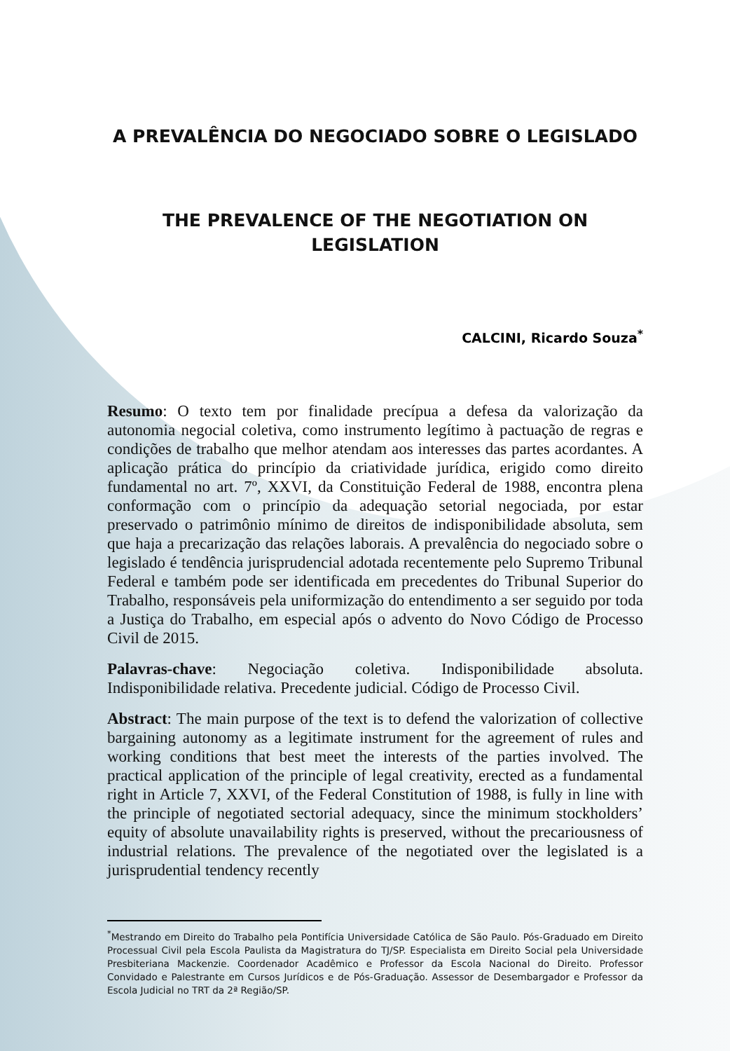A PREVALÊNCIA DO NEGOCIADO SOBRE O LEGISLADO
THE PREVALENCE OF THE NEGOTIATION ON
LEGISLATION
CALCINI, Ricardo Souza<sup>*</sup>
Resumo: O texto tem por finalidade precípua a defesa da valorização da autonomia negocial coletiva, como instrumento legítimo à pactuação de regras e condições de trabalho que melhor atendam aos interesses das partes acordantes. A aplicação prática do princípio da criatividade jurídica, erigido como direito fundamental no art. 7º, XXVI, da Constituição Federal de 1988, encontra plena conformação com o princípio da adequação setorial negociada, por estar preservado o patrimônio mínimo de direitos de indisponibilidade absoluta, sem que haja a precarização das relações laborais. A prevalência do negociado sobre o legislado é tendência jurisprudencial adotada recentemente pelo Supremo Tribunal Federal e também pode ser identificada em precedentes do Tribunal Superior do Trabalho, responsáveis pela uniformização do entendimento a ser seguido por toda a Justiça do Trabalho, em especial após o advento do Novo Código de Processo Civil de 2015.
Palavras-chave: Negociação coletiva. Indisponibilidade absoluta. Indisponibilidade relativa. Precedente judicial. Código de Processo Civil.
Abstract: The main purpose of the text is to defend the valorization of collective bargaining autonomy as a legitimate instrument for the agreement of rules and working conditions that best meet the interests of the parties involved. The practical application of the principle of legal creativity, erected as a fundamental right in Article 7, XXVI, of the Federal Constitution of 1988, is fully in line with the principle of negotiated sectorial adequacy, since the minimum stockholders’ equity of absolute unavailability rights is preserved, without the precariousness of industrial relations. The prevalence of the negotiated over the legislated is a jurisprudential tendency recently
<sup>*</sup> Mestrando em Direito do Trabalho pela Pontifícia Universidade Católica de São Paulo. Pós-Graduado em Direito Processual Civil pela Escola Paulista da Magistratura do TJ/SP. Especialista em Direito Social pela Universidade Presbiteriana Mackenzie. Coordenador Acadêmico e Professor da Escola Nacional do Direito. Professor Convidado e Palestrante em Cursos Jurídicos e de Pós-Graduação. Assessor de Desembargador e Professor da Escola Judicial no TRT da 2ª Região/SP.